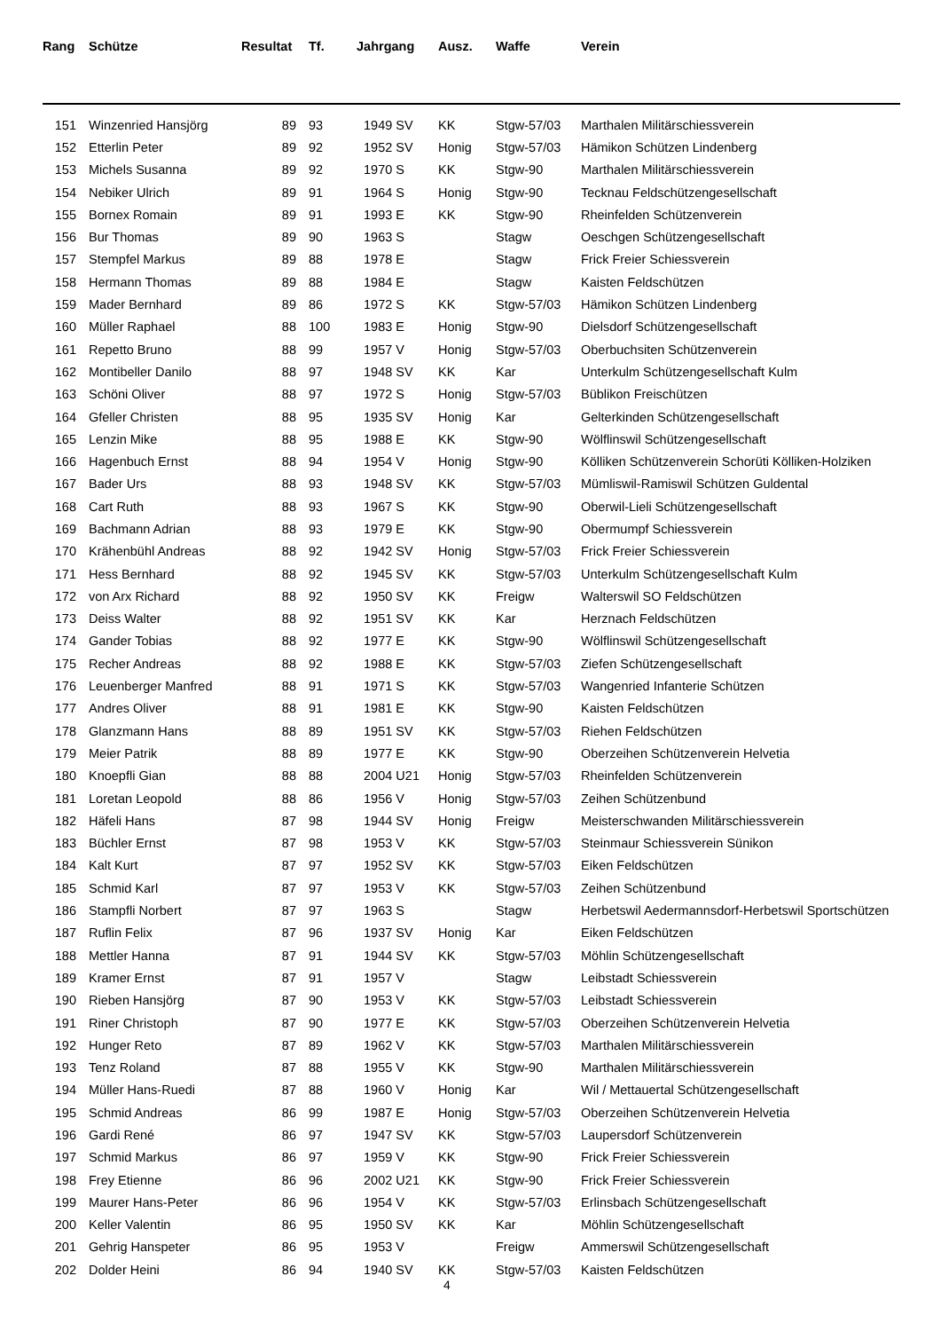| Rang | Schütze | Resultat | Tf. | Jahrgang | Ausz. | Waffe | Verein |
| --- | --- | --- | --- | --- | --- | --- | --- |
| 151 | Winzenried Hansjörg | 89 | 93 | 1949 SV | KK | Stgw-57/03 | Marthalen Militärschiessverein |
| 152 | Etterlin Peter | 89 | 92 | 1952 SV | Honig | Stgw-57/03 | Hämikon Schützen Lindenberg |
| 153 | Michels Susanna | 89 | 92 | 1970 S | KK | Stgw-90 | Marthalen Militärschiessverein |
| 154 | Nebiker Ulrich | 89 | 91 | 1964 S | Honig | Stgw-90 | Tecknau Feldschützengesellschaft |
| 155 | Bornex Romain | 89 | 91 | 1993 E | KK | Stgw-90 | Rheinfelden Schützenverein |
| 156 | Bur Thomas | 89 | 90 | 1963 S | | Stagw | Oeschgen Schützengesellschaft |
| 157 | Stempfel Markus | 89 | 88 | 1978 E | | Stagw | Frick Freier Schiessverein |
| 158 | Hermann Thomas | 89 | 88 | 1984 E | | Stagw | Kaisten Feldschützen |
| 159 | Mader Bernhard | 89 | 86 | 1972 S | KK | Stgw-57/03 | Hämikon Schützen Lindenberg |
| 160 | Müller Raphael | 88 | 100 | 1983 E | Honig | Stgw-90 | Dielsdorf Schützengesellschaft |
| 161 | Repetto Bruno | 88 | 99 | 1957 V | Honig | Stgw-57/03 | Oberbuchsiten Schützenverein |
| 162 | Montibeller Danilo | 88 | 97 | 1948 SV | KK | Kar | Unterkulm Schützengesellschaft Kulm |
| 163 | Schöni Oliver | 88 | 97 | 1972 S | Honig | Stgw-57/03 | Büblikon Freischützen |
| 164 | Gfeller Christen | 88 | 95 | 1935 SV | Honig | Kar | Gelterkinden Schützengesellschaft |
| 165 | Lenzin Mike | 88 | 95 | 1988 E | KK | Stgw-90 | Wölflinswil Schützengesellschaft |
| 166 | Hagenbuch Ernst | 88 | 94 | 1954 V | Honig | Stgw-90 | Kölliken Schützenverein Schorüti Kölliken-Holziken |
| 167 | Bader Urs | 88 | 93 | 1948 SV | KK | Stgw-57/03 | Mümliswil-Ramiswil Schützen Guldental |
| 168 | Cart Ruth | 88 | 93 | 1967 S | KK | Stgw-90 | Oberwil-Lieli Schützengesellschaft |
| 169 | Bachmann Adrian | 88 | 93 | 1979 E | KK | Stgw-90 | Obermumpf Schiessverein |
| 170 | Krähenbühl Andreas | 88 | 92 | 1942 SV | Honig | Stgw-57/03 | Frick Freier Schiessverein |
| 171 | Hess Bernhard | 88 | 92 | 1945 SV | KK | Stgw-57/03 | Unterkulm Schützengesellschaft Kulm |
| 172 | von Arx Richard | 88 | 92 | 1950 SV | KK | Freigw | Walterswil SO Feldschützen |
| 173 | Deiss Walter | 88 | 92 | 1951 SV | KK | Kar | Herznach Feldschützen |
| 174 | Gander Tobias | 88 | 92 | 1977 E | KK | Stgw-90 | Wölflinswil Schützengesellschaft |
| 175 | Recher Andreas | 88 | 92 | 1988 E | KK | Stgw-57/03 | Ziefen Schützengesellschaft |
| 176 | Leuenberger Manfred | 88 | 91 | 1971 S | KK | Stgw-57/03 | Wangenried Infanterie Schützen |
| 177 | Andres Oliver | 88 | 91 | 1981 E | KK | Stgw-90 | Kaisten Feldschützen |
| 178 | Glanzmann Hans | 88 | 89 | 1951 SV | KK | Stgw-57/03 | Riehen Feldschützen |
| 179 | Meier Patrik | 88 | 89 | 1977 E | KK | Stgw-90 | Oberzeihen Schützenverein Helvetia |
| 180 | Knoepfli Gian | 88 | 88 | 2004 U21 | Honig | Stgw-57/03 | Rheinfelden Schützenverein |
| 181 | Loretan Leopold | 88 | 86 | 1956 V | Honig | Stgw-57/03 | Zeihen Schützenbund |
| 182 | Häfeli Hans | 87 | 98 | 1944 SV | Honig | Freigw | Meisterschwanden Militärschiessverein |
| 183 | Büchler Ernst | 87 | 98 | 1953 V | KK | Stgw-57/03 | Steinmaur Schiessverein Sünikon |
| 184 | Kalt Kurt | 87 | 97 | 1952 SV | KK | Stgw-57/03 | Eiken Feldschützen |
| 185 | Schmid Karl | 87 | 97 | 1953 V | KK | Stgw-57/03 | Zeihen Schützenbund |
| 186 | Stampfli Norbert | 87 | 97 | 1963 S | | Stagw | Herbetswil Aedermannsdorf-Herbetswil Sportschützen |
| 187 | Ruflin Felix | 87 | 96 | 1937 SV | Honig | Kar | Eiken Feldschützen |
| 188 | Mettler Hanna | 87 | 91 | 1944 SV | KK | Stgw-57/03 | Möhlin Schützengesellschaft |
| 189 | Kramer Ernst | 87 | 91 | 1957 V | | Stagw | Leibstadt Schiessverein |
| 190 | Rieben Hansjörg | 87 | 90 | 1953 V | KK | Stgw-57/03 | Leibstadt Schiessverein |
| 191 | Riner Christoph | 87 | 90 | 1977 E | KK | Stgw-57/03 | Oberzeihen Schützenverein Helvetia |
| 192 | Hunger Reto | 87 | 89 | 1962 V | KK | Stgw-57/03 | Marthalen Militärschiessverein |
| 193 | Tenz Roland | 87 | 88 | 1955 V | KK | Stgw-90 | Marthalen Militärschiessverein |
| 194 | Müller Hans-Ruedi | 87 | 88 | 1960 V | Honig | Kar | Wil / Mettauertal Schützengesellschaft |
| 195 | Schmid Andreas | 86 | 99 | 1987 E | Honig | Stgw-57/03 | Oberzeihen Schützenverein Helvetia |
| 196 | Gardi René | 86 | 97 | 1947 SV | KK | Stgw-57/03 | Laupersdorf Schützenverein |
| 197 | Schmid Markus | 86 | 97 | 1959 V | KK | Stgw-90 | Frick Freier Schiessverein |
| 198 | Frey Etienne | 86 | 96 | 2002 U21 | KK | Stgw-90 | Frick Freier Schiessverein |
| 199 | Maurer Hans-Peter | 86 | 96 | 1954 V | KK | Stgw-57/03 | Erlinsbach Schützengesellschaft |
| 200 | Keller Valentin | 86 | 95 | 1950 SV | KK | Kar | Möhlin Schützengesellschaft |
| 201 | Gehrig Hanspeter | 86 | 95 | 1953 V | | Freigw | Ammerswil Schützengesellschaft |
| 202 | Dolder Heini | 86 | 94 | 1940 SV | KK | Stgw-57/03 | Kaisten Feldschützen |
4